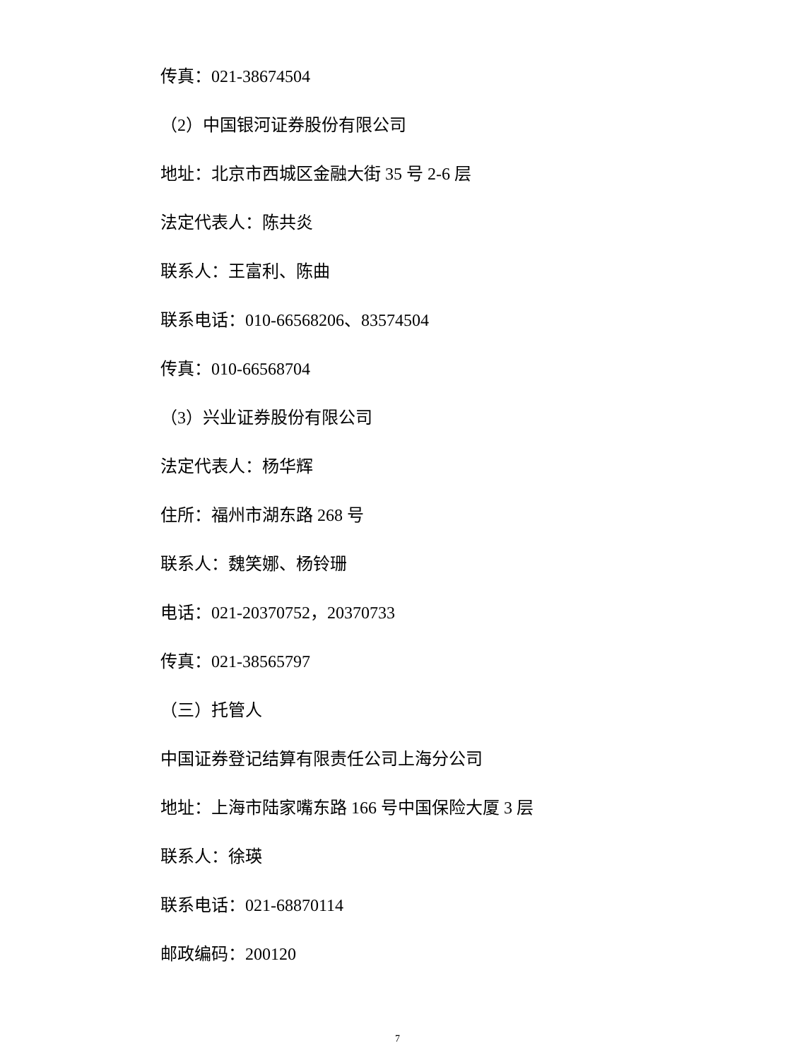传真：021-38674504
（2）中国银河证券股份有限公司
地址：北京市西城区金融大街 35 号 2-6 层
法定代表人：陈共炎
联系人：王富利、陈曲
联系电话：010-66568206、83574504
传真：010-66568704
（3）兴业证券股份有限公司
法定代表人：杨华辉
住所：福州市湖东路 268 号
联系人：魏笑娜、杨铃珊
电话：021-20370752，20370733
传真：021-38565797
（三）托管人
中国证券登记结算有限责任公司上海分公司
地址：上海市陆家嘴东路 166 号中国保险大厦 3 层
联系人：徐瑛
联系电话：021-68870114
邮政编码：200120
7